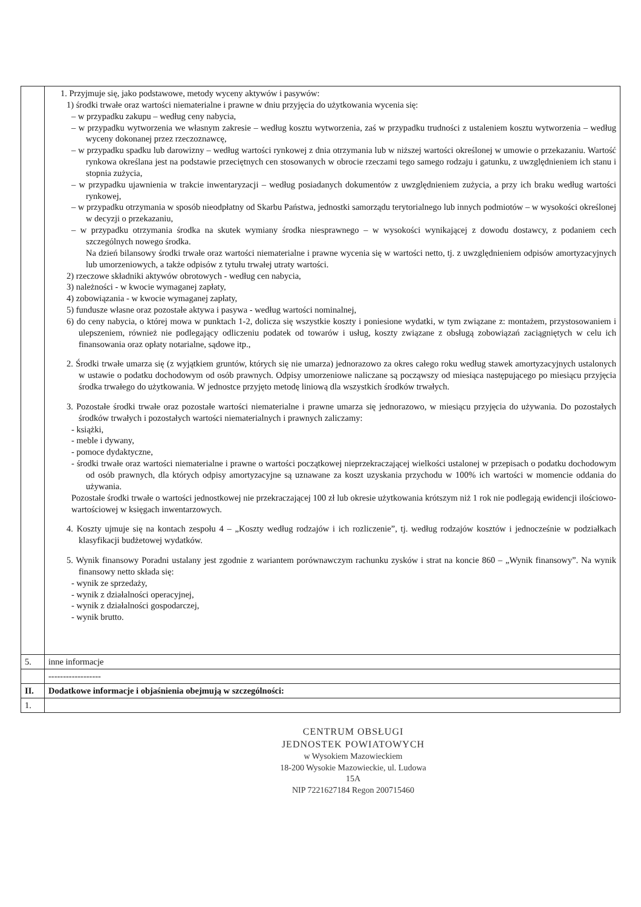| | 1. Przyjmuje się, jako podstawowe, metody wyceny aktywów i pasywów: 1) środki trwałe oraz wartości niematerialne i prawne w dniu przyjęcia do użytkowania wycenia się: – w przypadku zakupu – według ceny nabycia, – w przypadku wytworzenia we własnym zakresie – według kosztu wytworzenia, zaś w przypadku trudności z ustaleniem kosztu wytworzenia – według wyceny dokonanej przez rzeczoznawcę, – w przypadku spadku lub darowizny – według wartości rynkowej z dnia otrzymania lub w niższej wartości określonej w umowie o przekazaniu. Wartość rynkowa określana jest na podstawie przeciętnych cen stosowanych w obrocie rzeczami tego samego rodzaju i gatunku, z uwzględnieniem ich stanu i stopnia zużycia, – w przypadku ujawnienia w trakcie inwentaryzacji – według posiadanych dokumentów z uwzględnieniem zużycia, a przy ich braku według wartości rynkowej, – w przypadku otrzymania w sposób nieodpłatny od Skarbu Państwa, jednostki samorządu terytorialnego lub innych podmiotów – w wysokości określonej w decyzji o przekazaniu, – w przypadku otrzymania środka na skutek wymiany środka niesprawnego – w wysokości wynikającej z dowodu dostawcy, z podaniem cech szczególnych nowego środka. Na dzień bilansowy środki trwałe oraz wartości niematerialne i prawne wycenia się w wartości netto, tj. z uwzględnieniem odpisów amortyzacyjnych lub umorzeniowych, a także odpisów z tytułu trwałej utraty wartości. 2) rzeczowe składniki aktywów obrotowych - według cen nabycia, 3) należności - w kwocie wymaganej zapłaty, 4) zobowiązania - w kwocie wymaganej zapłaty, 5) fundusze własne oraz pozostałe aktywa i pasywa - według wartości nominalnej, 6) do ceny nabycia, o której mowa w punktach 1-2, dolicza się wszystkie koszty i poniesione wydatki, w tym związane z: montażem, przystosowaniem i ulepszeniem, również nie podlegający odliczeniu podatek od towarów i usług, koszty związane z obsługą zobowiązań zaciągniętych w celu ich finansowania oraz opłaty notarialne, sądowe itp., 2. Środki trwałe umarza się (z wyjątkiem gruntów, których się nie umarza) jednorazowo za okres całego roku według stawek amortyzacyjnych ustalonych w ustawie o podatku dochodowym od osób prawnych. Odpisy umorzeniowe naliczane są począwszy od miesiąca następującego po miesiącu przyjęcia środka trwałego do użytkowania. W jednostce przyjęto metodę liniową dla wszystkich środków trwałych. 3. Pozostałe środki trwałe oraz pozostałe wartości niematerialne i prawne umarza się jednorazowo, w miesiącu przyjęcia do używania. Do pozostałych środków trwałych i pozostałych wartości niematerialnych i prawnych zaliczamy: - książki, - meble i dywany, - pomoce dydaktyczne, - środki trwałe oraz wartości niematerialne i prawne o wartości początkowej nieprzekraczającej wielkości ustalonej w przepisach o podatku dochodowym od osób prawnych, dla których odpisy amortyzacyjne są uznawane za koszt uzyskania przychodu w 100% ich wartości w momencie oddania do używania. Pozostałe środki trwałe o wartości jednostkowej nie przekraczającej 100 zł lub okresie użytkowania krótszym niż 1 rok nie podlegają ewidencji ilościowo-wartościowej w księgach inwentarzowych. 4. Koszty ujmuje się na kontach zespołu 4 – „Koszty według rodzajów i ich rozliczenie”, tj. według rodzajów kosztów i jednocześnie w podziałkach klasyfikacji budżetowej wydatków. 5. Wynik finansowy Poradni ustalany jest zgodnie z wariantem porównawczym rachunku zysków i strat na koncie 860 – „Wynik finansowy”. Na wynik finansowy netto składa się: - wynik ze sprzedaży, - wynik z działalności operacyjnej, - wynik z działalności gospodarczej, - wynik brutto. |
| 5. | inne informacje |
| | ------------------ |
| II. | Dodatkowe informacje i objaśnienia obejmują w szczególności: |
| 1. | |
CENTRUM OBSŁUGI
JEDNOSTEK POWIATOWYCH
w Wysokiem Mazowieckiem
18-200 Wysokie Mazowieckie, ul. Ludowa 15A
NIP 7221627184 Regon 200715460